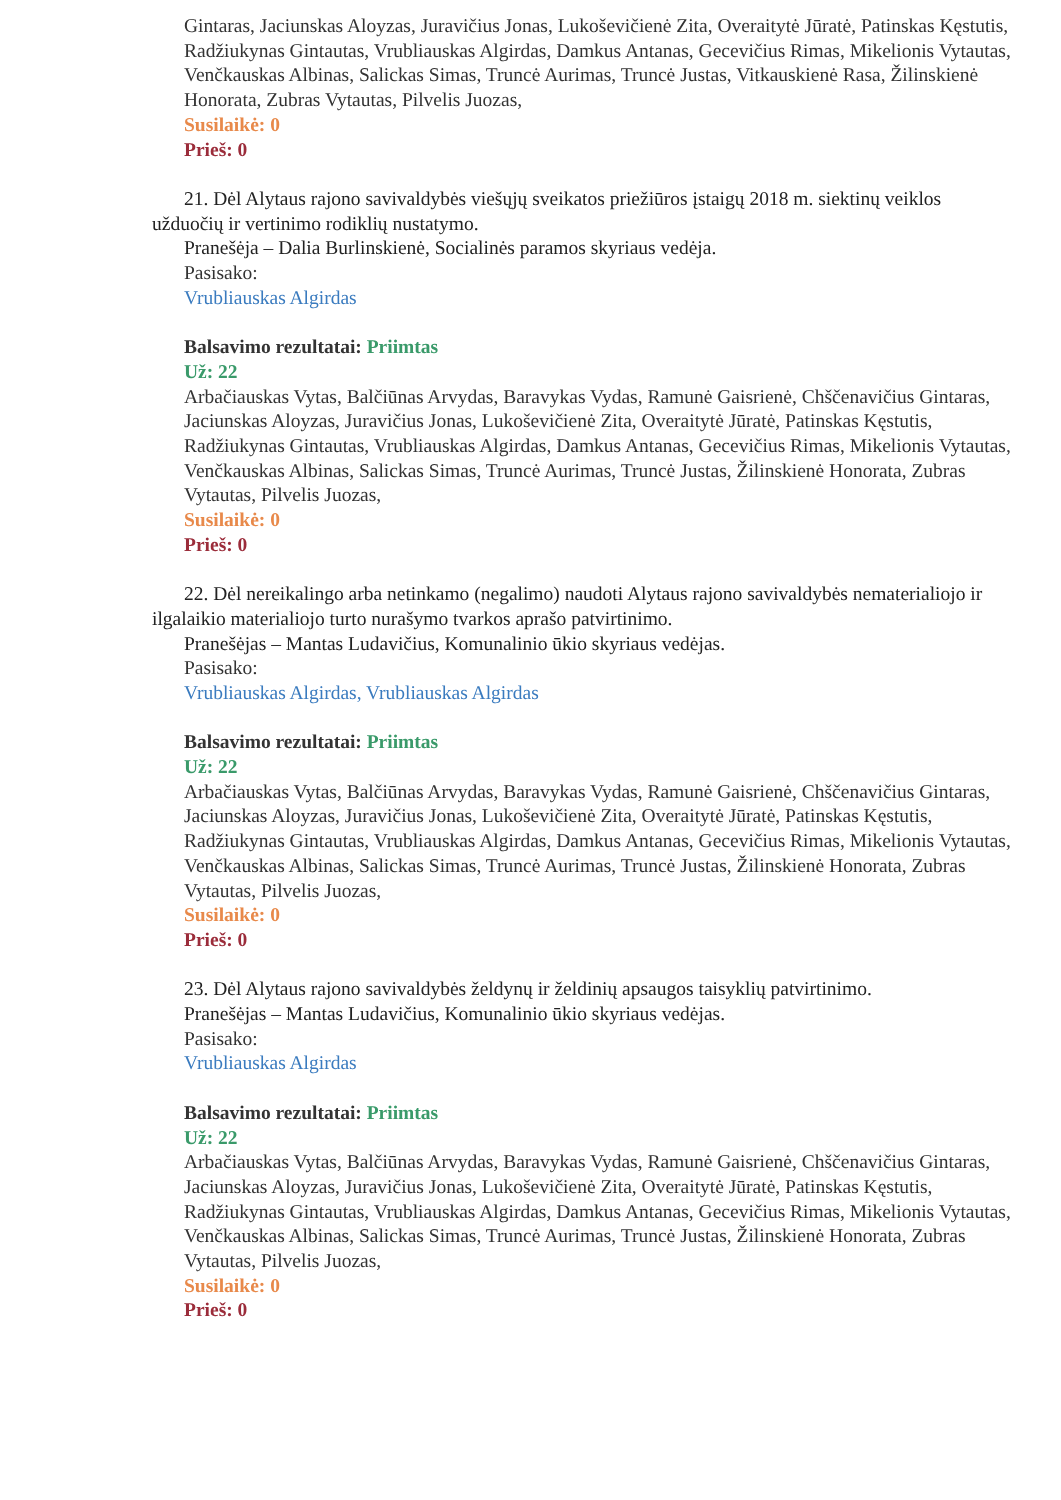Gintaras, Jaciunskas Aloyzas, Juravičius Jonas, Lukoševičienė Zita, Overaitytė Jūratė, Patinskas Kęstutis, Radžiukynas Gintautas, Vrubliauskas Algirdas, Damkus Antanas, Gecevičius Rimas, Mikelionis Vytautas, Venčkauskas Albinas, Salickas Simas, Truncė Aurimas, Truncė Justas, Vitkauskienė Rasa, Žilinskienė Honorata, Zubras Vytautas, Pilvelis Juozas,
Susilaikė: 0
Prieš: 0
21. Dėl Alytaus rajono savivaldybės viešųjų sveikatos priežiūros įstaigų 2018 m. siektinų veiklos užduočių ir vertinimo rodiklių nustatymo.
Pranešėja – Dalia Burlinskienė, Socialinės paramos skyriaus vedėja.
Pasisako:
Vrubliauskas Algirdas
Balsavimo rezultatai: Priimtas
Už: 22
Arbačiauskas Vytas, Balčiūnas Arvydas, Baravykas Vydas, Ramunė Gaisrienė, Chščenavičius Gintaras, Jaciunskas Aloyzas, Juravičius Jonas, Lukoševičienė Zita, Overaitytė Jūratė, Patinskas Kęstutis, Radžiukynas Gintautas, Vrubliauskas Algirdas, Damkus Antanas, Gecevičius Rimas, Mikelionis Vytautas, Venčkauskas Albinas, Salickas Simas, Truncė Aurimas, Truncė Justas, Žilinskienė Honorata, Zubras Vytautas, Pilvelis Juozas,
Susilaikė: 0
Prieš: 0
22. Dėl nereikalingo arba netinkamo (negalimo) naudoti Alytaus rajono savivaldybės nematerialiojo ir ilgalaikio materialiojo turto nurašymo tvarkos aprašo patvirtinimo.
Pranešėjas – Mantas Ludavičius, Komunalinio ūkio skyriaus vedėjas.
Pasisako:
Vrubliauskas Algirdas, Vrubliauskas Algirdas
Balsavimo rezultatai: Priimtas
Už: 22
Arbačiauskas Vytas, Balčiūnas Arvydas, Baravykas Vydas, Ramunė Gaisrienė, Chščenavičius Gintaras, Jaciunskas Aloyzas, Juravičius Jonas, Lukoševičienė Zita, Overaitytė Jūratė, Patinskas Kęstutis, Radžiukynas Gintautas, Vrubliauskas Algirdas, Damkus Antanas, Gecevičius Rimas, Mikelionis Vytautas, Venčkauskas Albinas, Salickas Simas, Truncė Aurimas, Truncė Justas, Žilinskienė Honorata, Zubras Vytautas, Pilvelis Juozas,
Susilaikė: 0
Prieš: 0
23. Dėl Alytaus rajono savivaldybės želdynų ir želdinių apsaugos taisyklių patvirtinimo.
Pranešėjas – Mantas Ludavičius, Komunalinio ūkio skyriaus vedėjas.
Pasisako:
Vrubliauskas Algirdas
Balsavimo rezultatai: Priimtas
Už: 22
Arbačiauskas Vytas, Balčiūnas Arvydas, Baravykas Vydas, Ramunė Gaisrienė, Chščenavičius Gintaras, Jaciunskas Aloyzas, Juravičius Jonas, Lukoševičienė Zita, Overaitytė Jūratė, Patinskas Kęstutis, Radžiukynas Gintautas, Vrubliauskas Algirdas, Damkus Antanas, Gecevičius Rimas, Mikelionis Vytautas, Venčkauskas Albinas, Salickas Simas, Truncė Aurimas, Truncė Justas, Žilinskienė Honorata, Zubras Vytautas, Pilvelis Juozas,
Susilaikė: 0
Prieš: 0